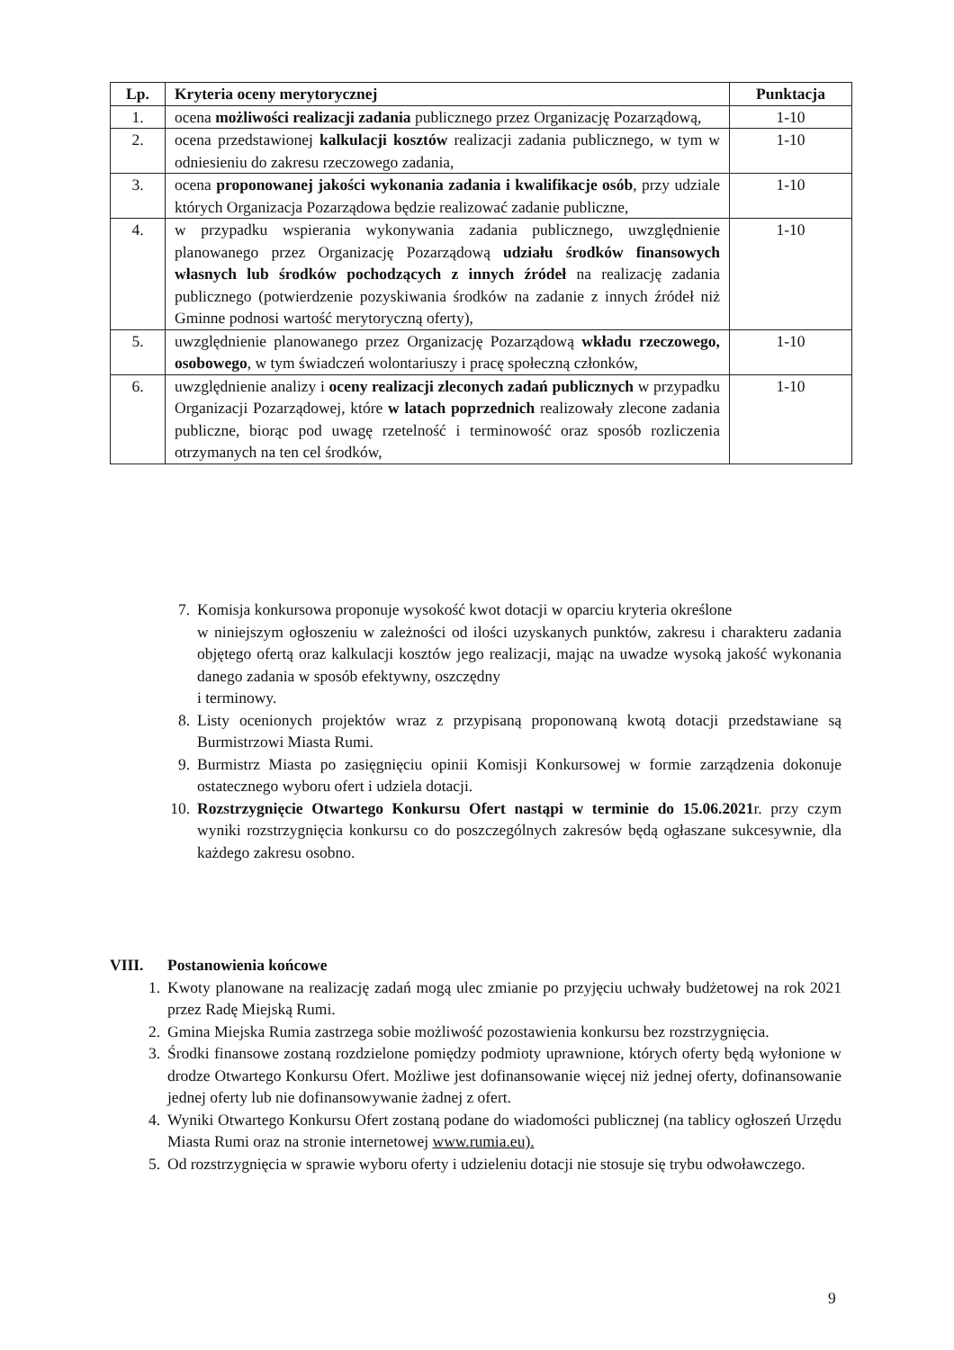| Lp. | Kryteria oceny merytorycznej | Punktacja |
| --- | --- | --- |
| 1. | ocena możliwości realizacji zadania publicznego przez Organizację Pozarządową, | 1-10 |
| 2. | ocena przedstawionej kalkulacji kosztów realizacji zadania publicznego, w tym w odniesieniu do zakresu rzeczowego zadania, | 1-10 |
| 3. | ocena proponowanej jakości wykonania zadania i kwalifikacje osób , przy udziale których Organizacja Pozarządowa będzie realizować zadanie publiczne, | 1-10 |
| 4. | w przypadku wspierania wykonywania zadania publicznego, uwzględnienie planowanego przez Organizację Pozarządową udziału środków finansowych własnych lub środków pochodzących z innych źródeł na realizację zadania publicznego (potwierdzenie pozyskiwania środków na zadanie z innych źródeł niż Gminne podnosi wartość merytoryczną oferty), | 1-10 |
| 5. | uwzględnienie planowanego przez Organizację Pozarządową wkładu rzeczowego, osobowego , w tym świadczeń wolontariuszy i pracę społeczną członków, | 1-10 |
| 6. | uwzględnienie analizy i oceny realizacji zleconych zadań publicznych w przypadku Organizacji Pozarządowej, które w latach poprzednich realizowały zlecone zadania publiczne, biorąc pod uwagę rzetelność i terminowość oraz sposób rozliczenia otrzymanych na ten cel środków, | 1-10 |
7. Komisja konkursowa proponuje wysokość kwot dotacji w oparciu kryteria określone
w niniejszym ogłoszeniu w zależności od ilości uzyskanych punktów, zakresu i charakteru zadania objętego ofertą oraz kalkulacji kosztów jego realizacji, mając na uwadze wysoką jakość wykonania danego zadania w sposób efektywny, oszczędny
i terminowy.
8. Listy ocenionych projektów wraz z przypisaną proponowaną kwotą dotacji przedstawiane są Burmistrzowi Miasta Rumi.
9. Burmistrz Miasta po zasięgnięciu opinii Komisji Konkursowej w formie zarządzenia dokonuje ostatecznego wyboru ofert i udziela dotacji.
10. Rozstrzygnięcie Otwartego Konkursu Ofert nastąpi w terminie do 15.06.2021r. przy czym wyniki rozstrzygnięcia konkursu co do poszczególnych zakresów będą ogłaszane sukcesywnie, dla każdego zakresu osobno.
VIII. Postanowienia końcowe
1. Kwoty planowane na realizację zadań mogą ulec zmianie po przyjęciu uchwały budżetowej na rok 2021 przez Radę Miejską Rumi.
2. Gmina Miejska Rumia zastrzega sobie możliwość pozostawienia konkursu bez rozstrzygnięcia.
3. Środki finansowe zostaną rozdzielone pomiędzy podmioty uprawnione, których oferty będą wyłonione w drodze Otwartego Konkursu Ofert. Możliwe jest dofinansowanie więcej niż jednej oferty, dofinansowanie jednej oferty lub nie dofinansowywanie żadnej z ofert.
4. Wyniki Otwartego Konkursu Ofert zostaną podane do wiadomości publicznej (na tablicy ogłoszeń Urzędu Miasta Rumi oraz na stronie internetowej www.rumia.eu).
5. Od rozstrzygnięcia w sprawie wyboru oferty i udzieleniu dotacji nie stosuje się trybu odwoławczego.
9